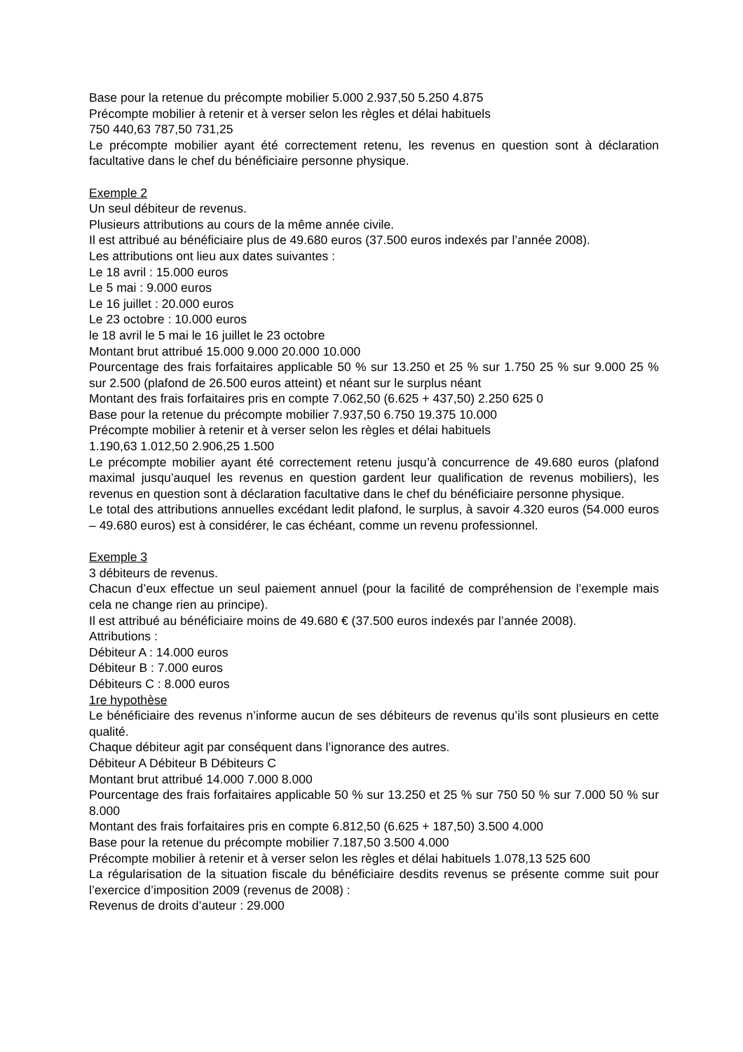Base pour la retenue du précompte mobilier 5.000 2.937,50 5.250 4.875
Précompte mobilier à retenir et à verser selon les règles et délai habituels
750 440,63 787,50 731,25
Le précompte mobilier ayant été correctement retenu, les revenus en question sont à déclaration facultative dans le chef du bénéficiaire personne physique.
Exemple 2
Un seul débiteur de revenus.
Plusieurs attributions au cours de la même année civile.
Il est attribué au bénéficiaire plus de 49.680 euros (37.500 euros indexés par l’année 2008).
Les attributions ont lieu aux dates suivantes :
Le 18 avril : 15.000 euros
Le 5 mai : 9.000 euros
Le 16 juillet : 20.000 euros
Le 23 octobre : 10.000 euros
le 18 avril le 5 mai le 16 juillet le 23 octobre
Montant brut attribué 15.000 9.000 20.000 10.000
Pourcentage des frais forfaitaires applicable 50 % sur 13.250 et 25 % sur 1.750 25 % sur 9.000 25 % sur 2.500 (plafond de 26.500 euros atteint) et néant sur le surplus néant
Montant des frais forfaitaires pris en compte 7.062,50 (6.625 + 437,50) 2.250 625 0
Base pour la retenue du précompte mobilier 7.937,50 6.750 19.375 10.000
Précompte mobilier à retenir et à verser selon les règles et délai habituels
1.190,63 1.012,50 2.906,25 1.500
Le précompte mobilier ayant été correctement retenu jusqu’à concurrence de 49.680 euros (plafond maximal jusqu’auquel les revenus en question gardent leur qualification de revenus mobiliers), les revenus en question sont à déclaration facultative dans le chef du bénéficiaire personne physique.
Le total des attributions annuelles excédant ledit plafond, le surplus, à savoir 4.320 euros (54.000 euros – 49.680 euros) est à considérer, le cas échéant, comme un revenu professionnel.
Exemple 3
3 débiteurs de revenus.
Chacun d’eux effectue un seul paiement annuel (pour la facilité de compréhension de l’exemple mais cela ne change rien au principe).
Il est attribué au bénéficiaire moins de 49.680 € (37.500 euros indexés par l’année 2008).
Attributions :
Débiteur A : 14.000 euros
Débiteur B : 7.000 euros
Débiteurs C : 8.000 euros
1re hypothèse
Le bénéficiaire des revenus n’informe aucun de ses débiteurs de revenus qu’ils sont plusieurs en cette qualité.
Chaque débiteur agit par conséquent dans l’ignorance des autres.
Débiteur A Débiteur B Débiteurs C
Montant brut attribué 14.000 7.000 8.000
Pourcentage des frais forfaitaires applicable 50 % sur 13.250 et 25 % sur 750 50 % sur 7.000 50 % sur 8.000
Montant des frais forfaitaires pris en compte 6.812,50 (6.625 + 187,50) 3.500 4.000
Base pour la retenue du précompte mobilier 7.187,50 3.500 4.000
Précompte mobilier à retenir et à verser selon les règles et délai habituels 1.078,13 525 600
La régularisation de la situation fiscale du bénéficiaire desdits revenus se présente comme suit pour l’exercice d’imposition 2009 (revenus de 2008) :
Revenus de droits d’auteur : 29.000